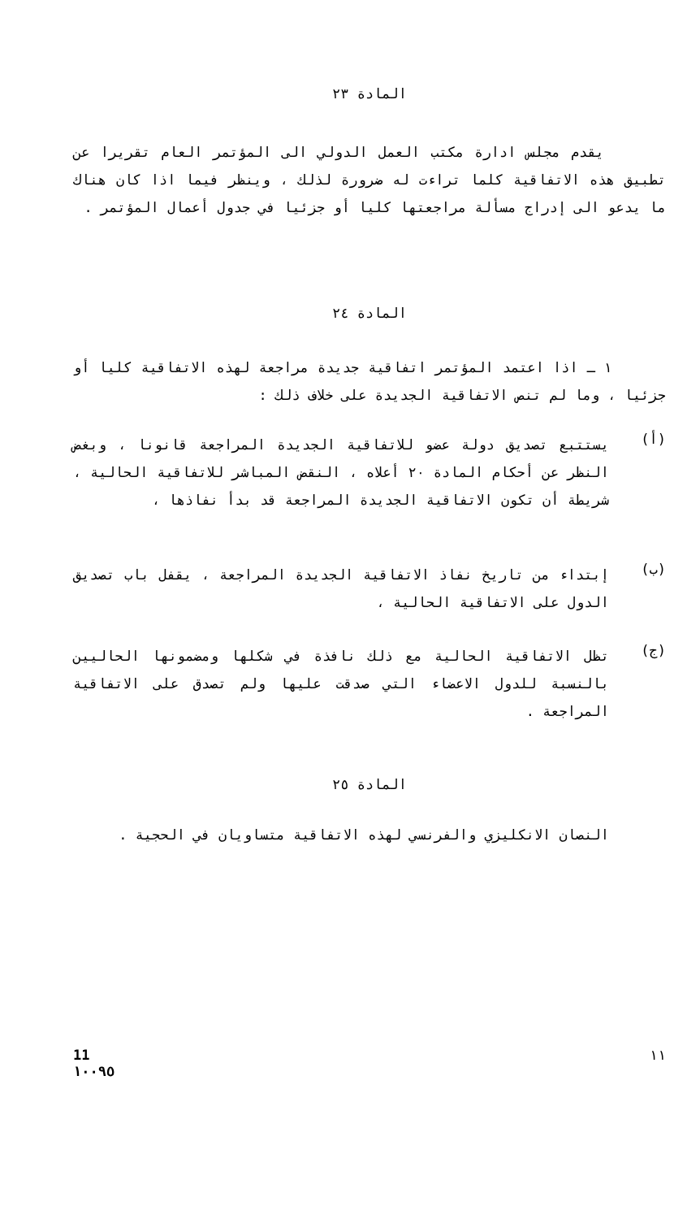المادة ٢٣
يقدم مجلس ادارة مكتب العمل الدولي الى المؤتمر العام تقريرا عن تطبيق هذه الاتفاقية كلما تراءت له ضرورة لذلك ، وينظر فيما اذا كان هناك ما يدعو الى إدراج مسألة مراجعتها كليا أو جزئيا في جدول أعمال المؤتمر .
المادة ٢٤
١ ـ اذا اعتمد المؤتمر اتفاقية جديدة مراجعة لهذه الاتفاقية كليا أو جزئيا ، وما لم تنص الاتفاقية الجديدة على خلاف ذلك :
(أ)
يستتبع تصديق دولة عضو للاتفاقية الجديدة المراجعة قانونا ، وبغض النظر عن أحكام المادة ٢٠ أعلاه ، النقض المباشر للاتفاقية الحالية ، شريطة أن تكون الاتفاقية الجديدة المراجعة قد بدأ نفاذها ،
(ب)
إبتداء من تاريخ نفاذ الاتفاقية الجديدة المراجعة ، يقفل باب تصديق الدول على الاتفاقية الحالية ،
(ج)
تظل الاتفاقية الحالية مع ذلك نافذة في شكلها ومضمونها الحاليين بالنسبة للدول الاعضاء التي صدقت عليها ولم تصدق على الاتفاقية المراجعة .
المادة ٢٥
النصان الانكليزي والفرنسي لهذه الاتفاقية متساويان في الحجية .
١١ 11
١٠٠٩٥